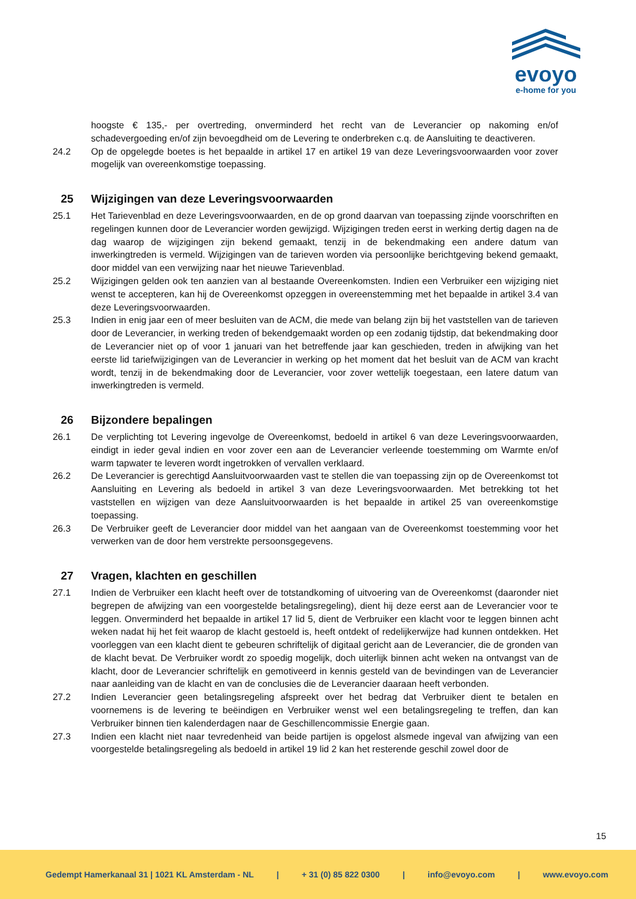evoyo
e-home for you
hoogste € 135,- per overtreding, onverminderd het recht van de Leverancier op nakoming en/of schadevergoeding en/of zijn bevoegdheid om de Levering te onderbreken c.q. de Aansluiting te deactiveren.
24.2 Op de opgelegde boetes is het bepaalde in artikel 17 en artikel 19 van deze Leveringsvoorwaarden voor zover mogelijk van overeenkomstige toepassing.
25 Wijzigingen van deze Leveringsvoorwaarden
25.1 Het Tarievenblad en deze Leveringsvoorwaarden, en de op grond daarvan van toepassing zijnde voorschriften en regelingen kunnen door de Leverancier worden gewijzigd. Wijzigingen treden eerst in werking dertig dagen na de dag waarop de wijzigingen zijn bekend gemaakt, tenzij in de bekendmaking een andere datum van inwerkingtreden is vermeld. Wijzigingen van de tarieven worden via persoonlijke berichtgeving bekend gemaakt, door middel van een verwijzing naar het nieuwe Tarievenblad.
25.2 Wijzigingen gelden ook ten aanzien van al bestaande Overeenkomsten. Indien een Verbruiker een wijziging niet wenst te accepteren, kan hij de Overeenkomst opzeggen in overeenstemming met het bepaalde in artikel 3.4 van deze Leveringsvoorwaarden.
25.3 Indien in enig jaar een of meer besluiten van de ACM, die mede van belang zijn bij het vaststellen van de tarieven door de Leverancier, in werking treden of bekendgemaakt worden op een zodanig tijdstip, dat bekendmaking door de Leverancier niet op of voor 1 januari van het betreffende jaar kan geschieden, treden in afwijking van het eerste lid tariefwijzigingen van de Leverancier in werking op het moment dat het besluit van de ACM van kracht wordt, tenzij in de bekendmaking door de Leverancier, voor zover wettelijk toegestaan, een latere datum van inwerkingtreden is vermeld.
26 Bijzondere bepalingen
26.1 De verplichting tot Levering ingevolge de Overeenkomst, bedoeld in artikel 6 van deze Leveringsvoorwaarden, eindigt in ieder geval indien en voor zover een aan de Leverancier verleende toestemming om Warmte en/of warm tapwater te leveren wordt ingetrokken of vervallen verklaard.
26.2 De Leverancier is gerechtigd Aansluitvoorwaarden vast te stellen die van toepassing zijn op de Overeenkomst tot Aansluiting en Levering als bedoeld in artikel 3 van deze Leveringsvoorwaarden. Met betrekking tot het vaststellen en wijzigen van deze Aansluitvoorwaarden is het bepaalde in artikel 25 van overeenkomstige toepassing.
26.3 De Verbruiker geeft de Leverancier door middel van het aangaan van de Overeenkomst toestemming voor het verwerken van de door hem verstrekte persoonsgegevens.
27 Vragen, klachten en geschillen
27.1 Indien de Verbruiker een klacht heeft over de totstandkoming of uitvoering van de Overeenkomst (daaronder niet begrepen de afwijzing van een voorgestelde betalingsregeling), dient hij deze eerst aan de Leverancier voor te leggen. Onverminderd het bepaalde in artikel 17 lid 5, dient de Verbruiker een klacht voor te leggen binnen acht weken nadat hij het feit waarop de klacht gestoeld is, heeft ontdekt of redelijkerwijze had kunnen ontdekken. Het voorleggen van een klacht dient te gebeuren schriftelijk of digitaal gericht aan de Leverancier, die de gronden van de klacht bevat. De Verbruiker wordt zo spoedig mogelijk, doch uiterlijk binnen acht weken na ontvangst van de klacht, door de Leverancier schriftelijk en gemotiveerd in kennis gesteld van de bevindingen van de Leverancier naar aanleiding van de klacht en van de conclusies die de Leverancier daaraan heeft verbonden.
27.2 Indien Leverancier geen betalingsregeling afspreekt over het bedrag dat Verbruiker dient te betalen en voornemens is de levering te beëindigen en Verbruiker wenst wel een betalingsregeling te treffen, dan kan Verbruiker binnen tien kalenderdagen naar de Geschillencommissie Energie gaan.
27.3 Indien een klacht niet naar tevredenheid van beide partijen is opgelost alsmede ingeval van afwijzing van een voorgestelde betalingsregeling als bedoeld in artikel 19 lid 2 kan het resterende geschil zowel door de
15
Gedempt Hamerkanaal 31 | 1021 KL Amsterdam - NL | + 31 (0) 85 822 0300 | info@evoyo.com | www.evoyo.com